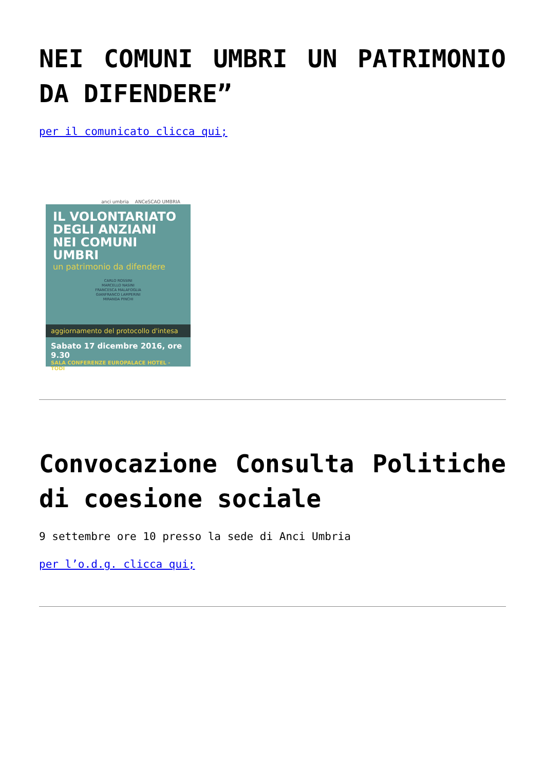NEI COMUNI UMBRI UN PATRIMONIO DA DIFENDERE”
per il comunicato clicca qui;
anci umbria ANCeSCAO UMBRIA
IL VOLONTARIATO DEGLI ANZIANI NEI COMUNI UMBRI
un patrimonio da difendere
CARLO ROSSINI
MARCELLO NASINI
FRANCESCA MALAFOGLIA
GIANFRANCO LAMPERINI
MIRANDA PINCHI
aggiornamento del protocollo d'intesa
Sabato 17 dicembre 2016, ore 9.30
SALA CONFERENZE EUROPALACE HOTEL - TODI
Convocazione Consulta Politiche di coesione sociale
9 settembre ore 10 presso la sede di Anci Umbria
per l’o.d.g. clicca qui;